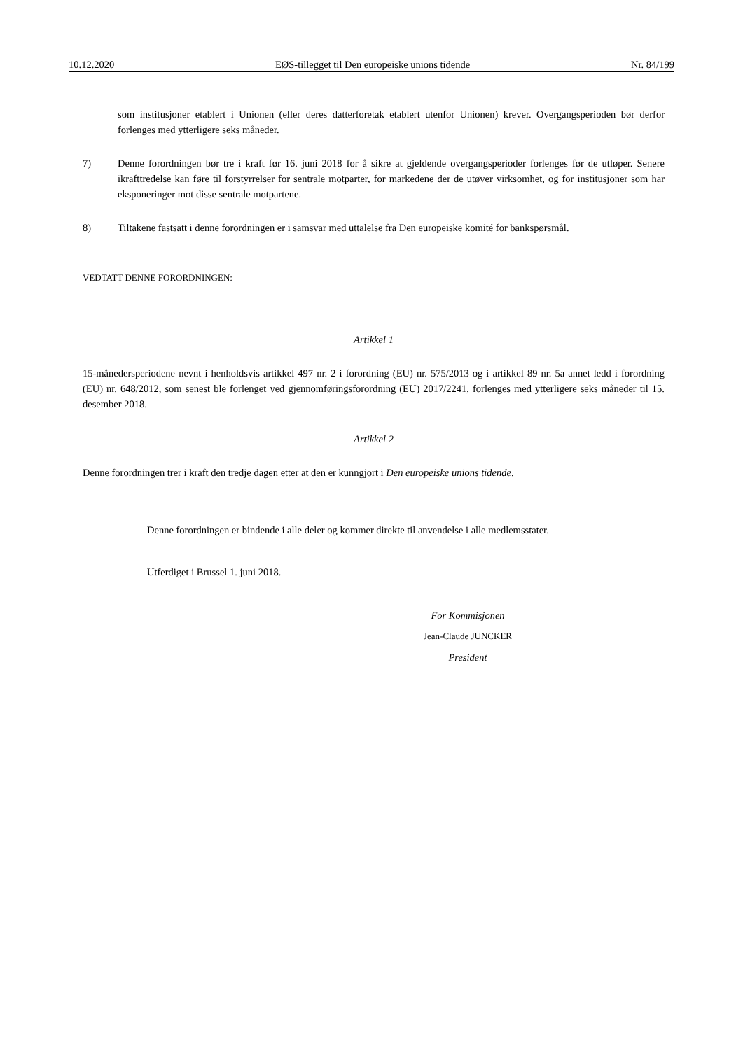10.12.2020 EØS-tillegget til Den europeiske unions tidende Nr. 84/199
som institusjoner etablert i Unionen (eller deres datterforetak etablert utenfor Unionen) krever. Overgangsperioden bør derfor forlenges med ytterligere seks måneder.
7) Denne forordningen bør tre i kraft før 16. juni 2018 for å sikre at gjeldende overgangsperioder forlenges før de utløper. Senere ikrafttredelse kan føre til forstyrrelser for sentrale motparter, for markedene der de utøver virksomhet, og for institusjoner som har eksponeringer mot disse sentrale motpartene.
8) Tiltakene fastsatt i denne forordningen er i samsvar med uttalelse fra Den europeiske komité for bankspørsmål.
VEDTATT DENNE FORORDNINGEN:
Artikkel 1
15-månedersperiodene nevnt i henholdsvis artikkel 497 nr. 2 i forordning (EU) nr. 575/2013 og i artikkel 89 nr. 5a annet ledd i forordning (EU) nr. 648/2012, som senest ble forlenget ved gjennomføringsforordning (EU) 2017/2241, forlenges med ytterligere seks måneder til 15. desember 2018.
Artikkel 2
Denne forordningen trer i kraft den tredje dagen etter at den er kunngjort i Den europeiske unions tidende.
Denne forordningen er bindende i alle deler og kommer direkte til anvendelse i alle medlemsstater.
Utferdiget i Brussel 1. juni 2018.
For Kommisjonen
Jean-Claude JUNCKER
President